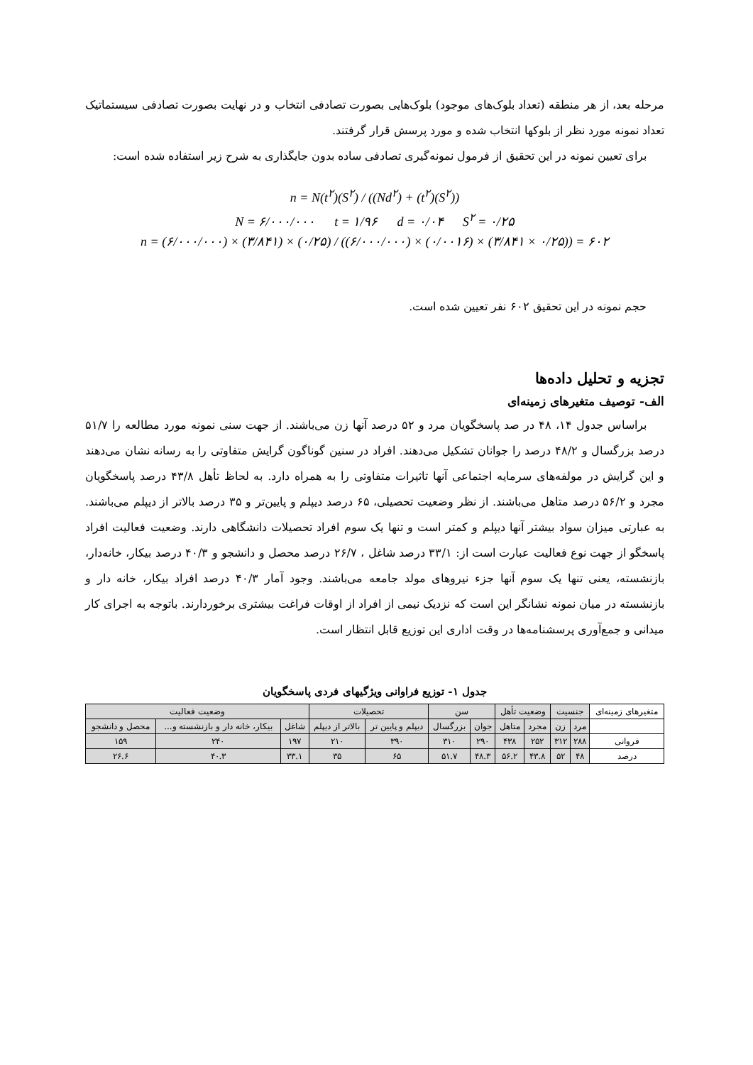مرحله بعد، از هر منطقه (تعداد بلوک‌های موجود) بلوک‌هایی بصورت تصادفی انتخاب و در نهایت بصورت تصادفی سیستماتیک تعداد نمونه مورد نظر از بلوکها انتخاب شده و مورد پرسش قرار گرفتند.
برای تعیین نمونه در این تحقیق از فرمول نمونه‌گیری تصادفی ساده بدون جایگذاری به شرح زیر استفاده شده است:
n = N(t<sup>۲</sup>)(S<sup>۲</sup>) / ((Nd<sup>۲</sup>) + (t<sup>۲</sup>)(S<sup>۲</sup>))
N = ۶/۰۰۰/۰۰۰ t = ۱/۹۶ d = ۰/۰۴ S<sup>۲</sup> = ۰/۲۵
n = (۶/۰۰۰/۰۰۰) × (۳/۸۴۱) × (۰/۲۵) / ((۶/۰۰۰/۰۰۰) × (۰/۰۰۱۶) × (۳/۸۴۱ × ۰/۲۵)) = ۶۰۲
حجم نمونه در این تحقیق ۶۰۲ نفر تعیین شده است.
تجزیه و تحلیل داده‌ها
الف- توصیف متغیرهای زمینه‌ای
براساس جدول ۱۴، ۴۸ در صد پاسخگویان مرد و ۵۲ درصد آنها زن می‌باشند. از جهت سنی نمونه مورد مطالعه را ۵۱/۷ درصد بزرگسال و ۴۸/۲ درصد را جوانان تشکیل می‌دهند. افراد در سنین گوناگون گرایش متفاوتی را به رسانه نشان می‌دهند و این گرایش در مولفه‌های سرمایه اجتماعی آنها تاثیرات متفاوتی را به همراه دارد. به لحاظ تأهل ۴۳/۸ درصد پاسخگویان مجرد و ۵۶/۲ درصد متاهل می‌باشند. از نظر وضعیت تحصیلی، ۶۵ درصد دیپلم و پایین‌تر و ۳۵ درصد بالاتر از دیپلم می‌باشند. به عبارتی میزان سواد بیشتر آنها دیپلم و کمتر است و تنها یک سوم افراد تحصیلات دانشگاهی دارند. وضعیت فعالیت افراد پاسخگو از جهت نوع فعالیت عبارت است از: ۳۳/۱ درصد شاغل ، ۲۶/۷ درصد محصل و دانشجو و ۴۰/۳ درصد بیکار، خانه‌دار، بازنشسته، یعنی تنها یک سوم آنها جزء نیروهای مولد جامعه می‌باشند. وجود آمار ۴۰/۳ درصد افراد بیکار، خانه دار و بازنشسته در میان نمونه نشانگر این است که نزدیک نیمی از افراد از اوقات فراغت بیشتری برخوردارند. باتوجه به اجرای کار میدانی و جمع‌آوری پرسشنامه‌ها در وقت اداری این توزیع قابل انتظار است.
جدول ۱- توزیع فراوانی ویژگیهای فردی پاسخگویان
| متغیرهای زمینه‌ای | جنسیت | | وضعیت تأهل | | سن | | تحصیلات | | وضعیت فعالیت | | |
| --- | --- | --- | --- | --- | --- | --- | --- | --- | --- | --- | --- |
| | مرد | زن | مجرد | متاهل | جوان | بزرگسال | دیپلم و پایین تر | بالاتر از دیپلم | شاغل | بیکار، خانه دار و بازنشسته و... | محصل و دانشجو |
| فروانی | ۲۸۸ | ۳۱۲ | ۲۵۲ | ۴۳۸ | ۲۹۰ | ۳۱۰ | ۳۹۰ | ۲۱۰ | ۱۹۷ | ۲۴۰ | ۱۵۹ |
| درصد | ۴۸ | ۵۲ | ۴۳.۸ | ۵۶.۲ | ۴۸.۳ | ۵۱.۷ | ۶۵ | ۳۵ | ۳۳.۱ | ۴۰.۳ | ۲۶.۶ |